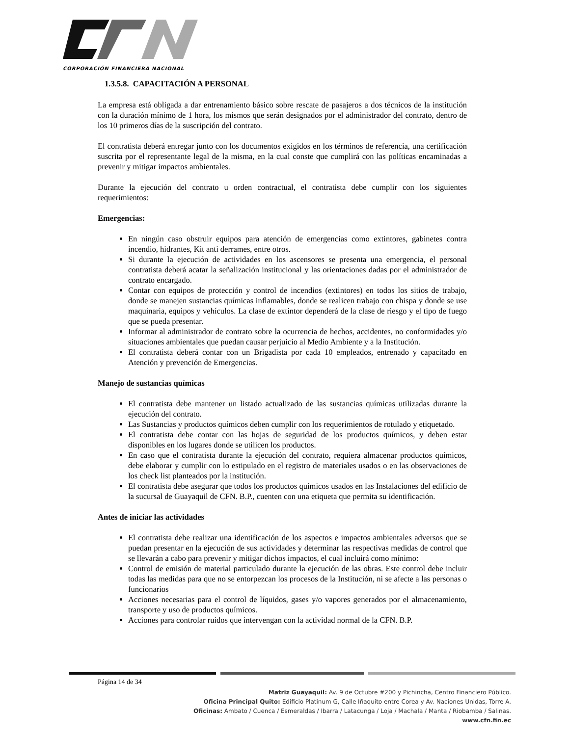CORPORACIÓN FINANCIERA NACIONAL
1.3.5.8. CAPACITACIÓN A PERSONAL
La empresa está obligada a dar entrenamiento básico sobre rescate de pasajeros a dos técnicos de la institución con la duración mínimo de 1 hora, los mismos que serán designados por el administrador del contrato, dentro de los 10 primeros días de la suscripción del contrato.
El contratista deberá entregar junto con los documentos exigidos en los términos de referencia, una certificación suscrita por el representante legal de la misma, en la cual conste que cumplirá con las políticas encaminadas a prevenir y mitigar impactos ambientales.
Durante la ejecución del contrato u orden contractual, el contratista debe cumplir con los siguientes requerimientos:
Emergencias:
En ningún caso obstruir equipos para atención de emergencias como extintores, gabinetes contra incendio, hidrantes, Kit anti derrames, entre otros.
Si durante la ejecución de actividades en los ascensores se presenta una emergencia, el personal contratista deberá acatar la señalización institucional y las orientaciones dadas por el administrador de contrato encargado.
Contar con equipos de protección y control de incendios (extintores) en todos los sitios de trabajo, donde se manejen sustancias químicas inflamables, donde se realicen trabajo con chispa y donde se use maquinaria, equipos y vehículos. La clase de extintor dependerá de la clase de riesgo y el tipo de fuego que se pueda presentar.
Informar al administrador de contrato sobre la ocurrencia de hechos, accidentes, no conformidades y/o situaciones ambientales que puedan causar perjuicio al Medio Ambiente y a la Institución.
El contratista deberá contar con un Brigadista por cada 10 empleados, entrenado y capacitado en Atención y prevención de Emergencias.
Manejo de sustancias químicas
El contratista debe mantener un listado actualizado de las sustancias químicas utilizadas durante la ejecución del contrato.
Las Sustancias y productos químicos deben cumplir con los requerimientos de rotulado y etiquetado.
El contratista debe contar con las hojas de seguridad de los productos químicos, y deben estar disponibles en los lugares donde se utilicen los productos.
En caso que el contratista durante la ejecución del contrato, requiera almacenar productos químicos, debe elaborar y cumplir con lo estipulado en el registro de materiales usados o en las observaciones de los check list planteados por la institución.
El contratista debe asegurar que todos los productos químicos usados en las Instalaciones del edificio de la sucursal de Guayaquil de CFN. B.P., cuenten con una etiqueta que permita su identificación.
Antes de iniciar las actividades
El contratista debe realizar una identificación de los aspectos e impactos ambientales adversos que se puedan presentar en la ejecución de sus actividades y determinar las respectivas medidas de control que se llevarán a cabo para prevenir y mitigar dichos impactos, el cual incluirá como mínimo:
Control de emisión de material particulado durante la ejecución de las obras. Este control debe incluir todas las medidas para que no se entorpezcan los procesos de la Institución, ni se afecte a las personas o funcionarios
Acciones necesarias para el control de líquidos, gases y/o vapores generados por el almacenamiento, transporte y uso de productos químicos.
Acciones para controlar ruidos que intervengan con la actividad normal de la CFN. B.P.
Página 14 de 34
Matriz Guayaquil: Av. 9 de Octubre #200 y Pichincha, Centro Financiero Público.
Oficina Principal Quito: Edificio Platinum G, Calle Iñaquito entre Corea y Av. Naciones Unidas, Torre A.
Oficinas: Ambato / Cuenca / Esmeraldas / Ibarra / Latacunga / Loja / Machala / Manta / Riobamba / Salinas.
www.cfn.fin.ec